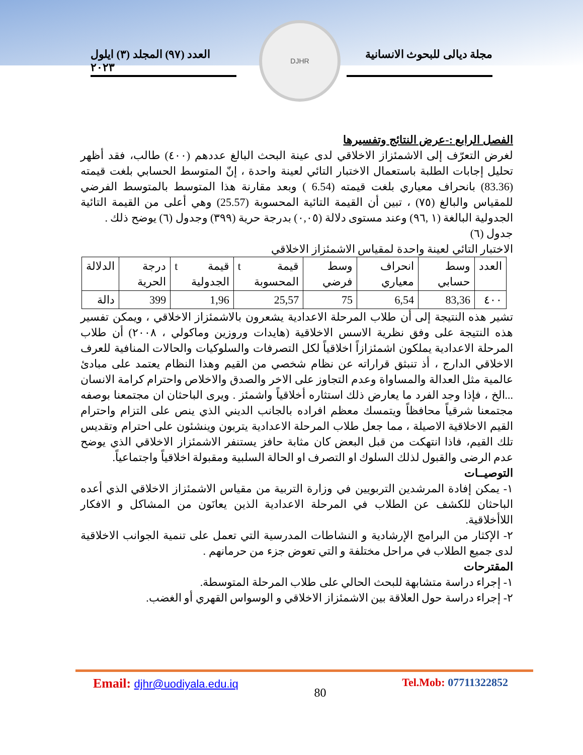مجلة ديالى للبحوث الانسانية
العدد (٩٧) المجلد (٣) ايلول ٢٠٢٣
DJHR
الفصل الرابع :-عرض النتائج وتفسيرها
لغرض التعرّف إلى الاشمئزاز الاخلاقي لدى عينة البحث البالغ عددهم (٤٠٠) طالب، فقد أظهر تحليل إجابات الطلبة باستعمال الاختبار التائي لعينة واحدة ، إنّ المتوسط الحسابي بلغت قيمته (83.36) بانحراف معياري بلغت قيمته (6.54 ) وبعد مقارنة هذا المتوسط بالمتوسط الفرضي للمقياس والبالغ (٧٥) ، تبين أن القيمة التائية المحسوبة (25.57) وهي أعلى من القيمة التائية الجدولية البالغة (١ ,٩٦) وعند مستوى دلالة (٠,٠٥) بدرجة حرية (٣٩٩) وجدول (٦) يوضح ذلك .
جدول (٦)
الاختبار التائي لعينة واحدة لمقياس الاشمئزاز الاخلاقي
| العدد | وسط حسابي | انحراف معياري | وسط فرضي | قيمة t المحسوبة | قيمة t الجدولية | درجة الحرية | الدلالة |
| --- | --- | --- | --- | --- | --- | --- | --- |
| ٤٠٠ | 83,36 | 6,54 | 75 | 25,57 | 1,96 | 399 | دالة |
تشير هذه النتيجة إلى أن طلاب المرحلة الاعدادية يشعرون بالاشمئزاز الاخلاقي ، ويمكن تفسير هذه النتيجة على وفق نظرية الاسس الاخلاقية (هايدات وروزين وماكولي ، ٢٠٠٨) أن طلاب المرحلة الاعدادية يملكون اشمئزازاً اخلاقياً لكل التصرفات والسلوكيات والحالات المنافية للعرف الاخلاقي الدارج ، أذ تنبثق قراراته عن نظام شخصي من القيم وهذا النظام يعتمد على مبادئ عالمية مثل العدالة والمساواة وعدم التجاوز على الاخر والصدق والاخلاص واحترام كرامة الانسان ...الخ ، فإذا وجد الفرد ما يعارض ذلك استثاره أخلاقياً واشمئز . ويرى الباحثان ان مجتمعنا بوصفه مجتمعنا شرقياً محافظاً ويتمسك معظم افراده بالجانب الديني الذي ينص على التزام واحترام القيم الاخلاقية الاصيلة ، مما جعل طلاب المرحلة الاعدادية يتربون وينشئون على احترام وتقديس تلك القيم، فاذا انتهكت من قبل البعض كان مثابة حافز يستنفر الاشمئزاز الاخلاقي الذي يوضح عدم الرضى والقبول لذلك السلوك او التصرف او الحالة السلبية ومقبولة اخلاقياً واجتماعياً.
التوصيــات
١- يمكن إفادة المرشدين التربويين في وزارة التربية من مقياس الاشمئزاز الاخلاقي الذي أعده الباحثان للكشف عن الطلاب في المرحلة الاعدادية الذين يعانَون من المشاكل و الافكار اللاأخلاقية.
٢- الإكثار من البرامج الإرشادية و النشاطات المدرسية التي تعمل على تنمية الجوانب الاخلاقية لدى جميع الطلاب في مراحل مختلفة و التي تعوض جزء من حرمانهم .
المقترحات
١- إجراء دراسة متشابهة للبحث الحالي على طلاب المرحلة المتوسطة.
٢- إجراء دراسة حول العلاقة بين الاشمئزاز الاخلاقي و الوسواس القهري أو الغضب.
Email: djhr@uodiyala.edu.iq
80
Tel.Mob: 07711322852